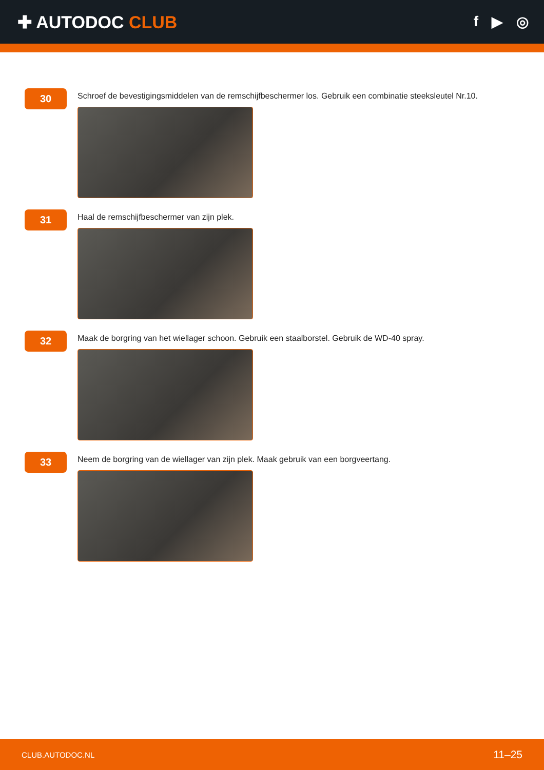✚ AUTODOC CLUB
f ▶ ◎
30
Schroef de bevestigingsmiddelen van de remschijfbeschermer los. Gebruik een combinatie steeksleutel Nr.10.
31
Haal de remschijfbeschermer van zijn plek.
32
Maak de borgring van het wiellager schoon. Gebruik een staalborstel. Gebruik de WD-40 spray.
33
Neem de borgring van de wiellager van zijn plek. Maak gebruik van een borgveertang.
CLUB.AUTODOC.NL 11–25